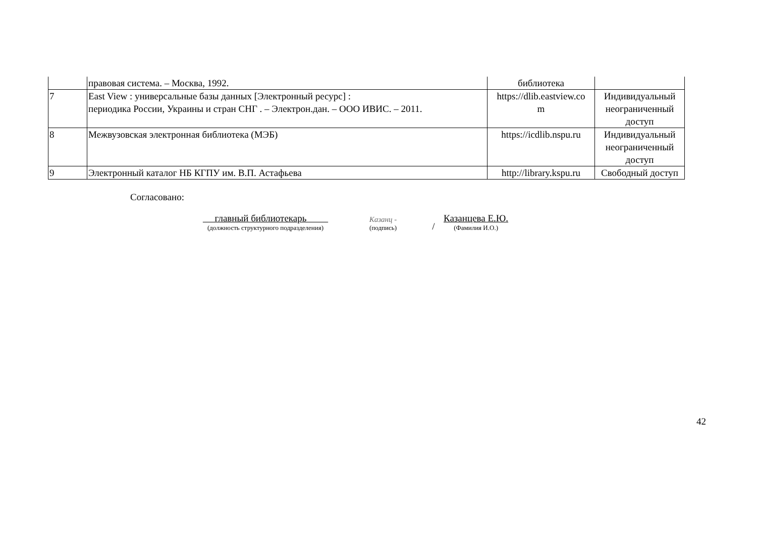| | правовая система. – Москва, 1992. | библиотека | |
| 7 | East View : универсальные базы данных [Электронный ресурс] : периодика России, Украины и стран СНГ . – Электрон.дан. – ООО ИВИС. – 2011. | https://dlib.eastview.co m | Индивидуальный неограниченный доступ |
| 8 | Межвузовская электронная библиотека (МЭБ) | https://icdlib.nspu.ru | Индивидуальный неограниченный доступ |
| 9 | Электронный каталог НБ КГПУ им. В.П. Астафьева | http://library.kspu.ru | Свободный доступ |
Согласовано:
главный библиотекарь
(должность структурного подразделения)
Казанц -
(подпись)
/
Казанцева Е.Ю.
(Фамилия И.О.)
42